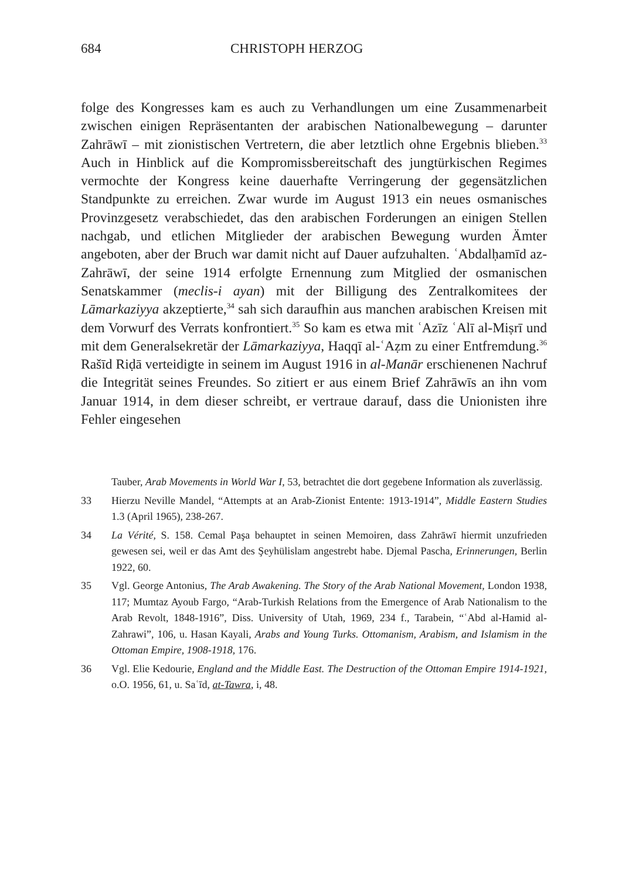684 CHRISTOPH HERZOG
folge des Kongresses kam es auch zu Verhandlungen um eine Zusammenarbeit zwischen einigen Repräsentanten der arabischen Nationalbewegung – darunter Zahrāwī – mit zionistischen Vertretern, die aber letztlich ohne Ergebnis blieben.<sup>33</sup> Auch in Hinblick auf die Kompromissbereitschaft des jungtürkischen Regimes vermochte der Kongress keine dauerhafte Verringerung der gegensätzlichen Standpunkte zu erreichen. Zwar wurde im August 1913 ein neues osmanisches Provinzgesetz verabschiedet, das den arabischen Forderungen an einigen Stellen nachgab, und etlichen Mitglieder der arabischen Bewegung wurden Ämter angeboten, aber der Bruch war damit nicht auf Dauer aufzuhalten. ʿAbdalḥamīd az-Zahrāwī, der seine 1914 erfolgte Ernennung zum Mitglied der osmanischen Senatskammer (meclis-i ayan) mit der Billigung des Zentralkomitees der Lāmarkaziyya akzeptierte,<sup>34</sup> sah sich daraufhin aus manchen arabischen Kreisen mit dem Vorwurf des Verrats konfrontiert.<sup>35</sup> So kam es etwa mit ʿAzīz ʿAlī al-Miṣrī und mit dem Generalsekretär der Lāmarkaziyya, Haqqī al-ʿAẓm zu einer Entfremdung.<sup>36</sup> Rašīd Riḍā verteidigte in seinem im August 1916 in al-Manār erschienenen Nachruf die Integrität seines Freundes. So zitiert er aus einem Brief Zahrāwīs an ihn vom Januar 1914, in dem dieser schreibt, er vertraue darauf, dass die Unionisten ihre Fehler eingesehen
Tauber, Arab Movements in World War I, 53, betrachtet die dort gegebene Information als zuverlässig.
33 Hierzu Neville Mandel, “Attempts at an Arab-Zionist Entente: 1913-1914”, Middle Eastern Studies 1.3 (April 1965), 238-267.
34 La Vérité, S. 158. Cemal Paşa behauptet in seinen Memoiren, dass Zahrāwī hiermit unzufrieden gewesen sei, weil er das Amt des Şeyhülislam angestrebt habe. Djemal Pascha, Erinnerungen, Berlin 1922, 60.
35 Vgl. George Antonius, The Arab Awakening. The Story of the Arab National Movement, London 1938, 117; Mumtaz Ayoub Fargo, “Arab-Turkish Relations from the Emergence of Arab Nationalism to the Arab Revolt, 1848-1916”, Diss. University of Utah, 1969, 234 f., Tarabein, “ʿAbd al-Hamid al-Zahrawi”, 106, u. Hasan Kayali, Arabs and Young Turks. Ottomanism, Arabism, and Islamism in the Ottoman Empire, 1908-1918, 176.
36 Vgl. Elie Kedourie, England and the Middle East. The Destruction of the Ottoman Empire 1914-1921, o.O. 1956, 61, u. Saʿīd, at-Tawra, i, 48.